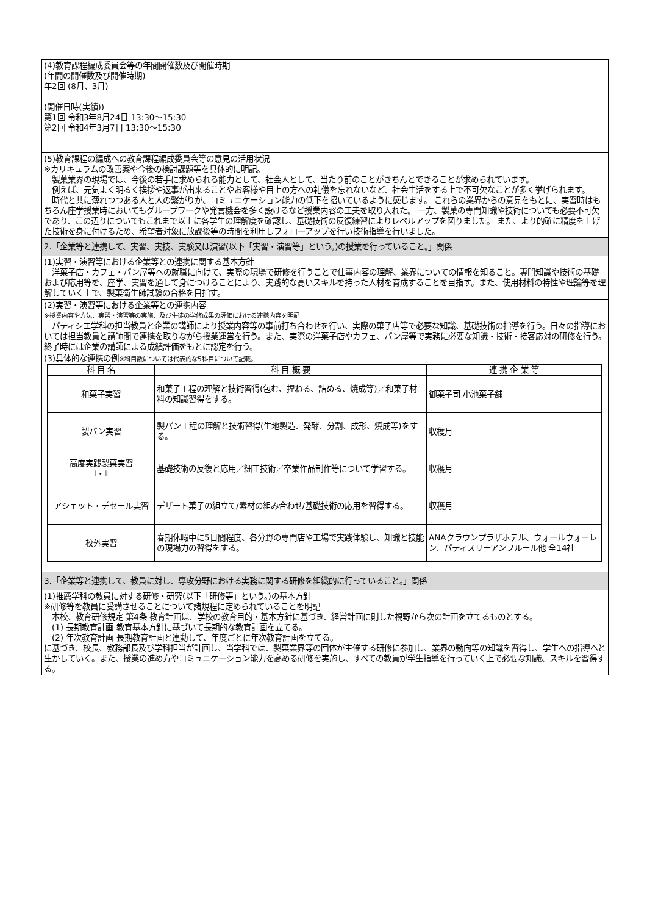(4)教育課程編成委員会等の年間開催数及び開催時期
(年間の開催数及び開催時期)
年2回 (8月、3月)
(開催日時(実績))
第1回 令和3年8月24日 13:30～15:30
第2回 令和4年3月7日 13:30～15:30
(5)教育課程の編成への教育課程編成委員会等の意見の活用状況
※カリキュラムの改善案や今後の検討課題等を具体的に明記。
　製菓業界の現場では、今後の若手に求められる能力として、社会人として、当たり前のことがきちんとできることが求められています。
　例えば、元気よく明るく挨拶や返事が出来ることやお客様や目上の方への礼儀を忘れないなど、社会生活をする上で不可欠なことが多く挙げられます。
　時代と共に薄れつつある人と人の繋がりが、コミュニケーション能力の低下を招いているように感じます。 これらの業界からの意見をもとに、実習時はもちろん座学授業時においてもグループワークや発言機会を多く設けるなど授業内容の工夫を取り入れた。 一方、製菓の専門知識や技術についても必要不可欠であり、この辺りについてもこれまで以上に各学生の理解度を確認し、基礎技術の反復練習によりレベルアップを図りました。 また、より的確に精度を上げた技術を身に付けるため、希望者対象に放課後等の時間を利用しフォローアップを行い技術指導を行いました。
2.「企業等と連携して、実習、実技、実験又は演習(以下「実習・演習等」という。)の授業を行っていること。」関係
(1)実習・演習等における企業等との連携に関する基本方針
　洋菓子店・カフェ・パン屋等への就職に向けて、実際の現場で研修を行うことで仕事内容の理解、業界についての情報を知ること。専門知識や技術の基礎および応用等を、座学、実習を通して身につけることにより、実践的な高いスキルを持った人材を育成することを目指す。また、使用材料の特性や理論等を理解していく上で、製菓衛生師試験の合格を目指す。
(2)実習・演習等における企業等との連携内容
※授業内容や方法、実習・演習等の実施、及び生徒の学修成果の評価における連携内容を明記
　パティシエ学科の担当教員と企業の講師により授業内容等の事前打ち合わせを行い、実際の菓子店等で必要な知識、基礎技術の指導を行う。日々の指導においては担当教員と講師間で連携を取りながら授業運営を行う。また、実際の洋菓子店やカフェ、パン屋等で実務に必要な知識・技術・接客応対の研修を行う。終了時には企業の講師による成績評価をもとに認定を行う。
(3)具体的な連携の例※科目数については代表的な5科目について記載。
| 科 目 名 | 科 目 概 要 | 連 携 企 業 等 |
| --- | --- | --- |
| 和菓子実習 | 和菓子工程の理解と技術習得(包む、捏ねる、詰める、焼成等)／和菓子材料の知識習得をする。 | 御菓子司 小池菓子舗 |
| 製パン実習 | 製パン工程の理解と技術習得(生地製造、発酵、分割、成形、焼成等)をする。 | 収穫月 |
| 高度実践製菓実習 Ⅰ・Ⅱ | 基礎技術の反復と応用／細工技術／卒業作品制作等について学習する。 | 収穫月 |
| アシェット・デセール実習 | デザート菓子の組立て/素材の組み合わせ/基礎技術の応用を習得する。 | 収穫月 |
| 校外実習 | 春期休暇中に5日間程度、各分野の専門店や工場で実践体験し、知識と技能の現場力の習得をする。 | ANAクラウンプラザホテル、ウォールウォーレン、パティスリーアンフルール他 全14社 |
3.「企業等と連携して、教員に対し、専攻分野における実務に関する研修を組織的に行っていること。」関係
(1)推薦学科の教員に対する研修・研究(以下「研修等」という。)の基本方針
※研修等を教員に受講させることについて諸規程に定められていることを明記
　本校、教育研修規定 第4条 教育計画は、学校の教育目的・基本方針に基づき、経営計画に則した視野から次の計画を立てるものとする。
　(1) 長期教育計画 教育基本方針に基づいて長期的な教育計画を立てる。
　(2) 年次教育計画 長期教育計画と連動して、年度ごとに年次教育計画を立てる。
に基づき、校長、教務部長及び学科担当が計画し、当学科では、製菓業界等の団体が主催する研修に参加し、業界の動向等の知識を習得し、学生への指導へと生かしていく。また、授業の進め方やコミュニケーション能力を高める研修を実施し、すべての教員が学生指導を行っていく上で必要な知識、スキルを習得する。